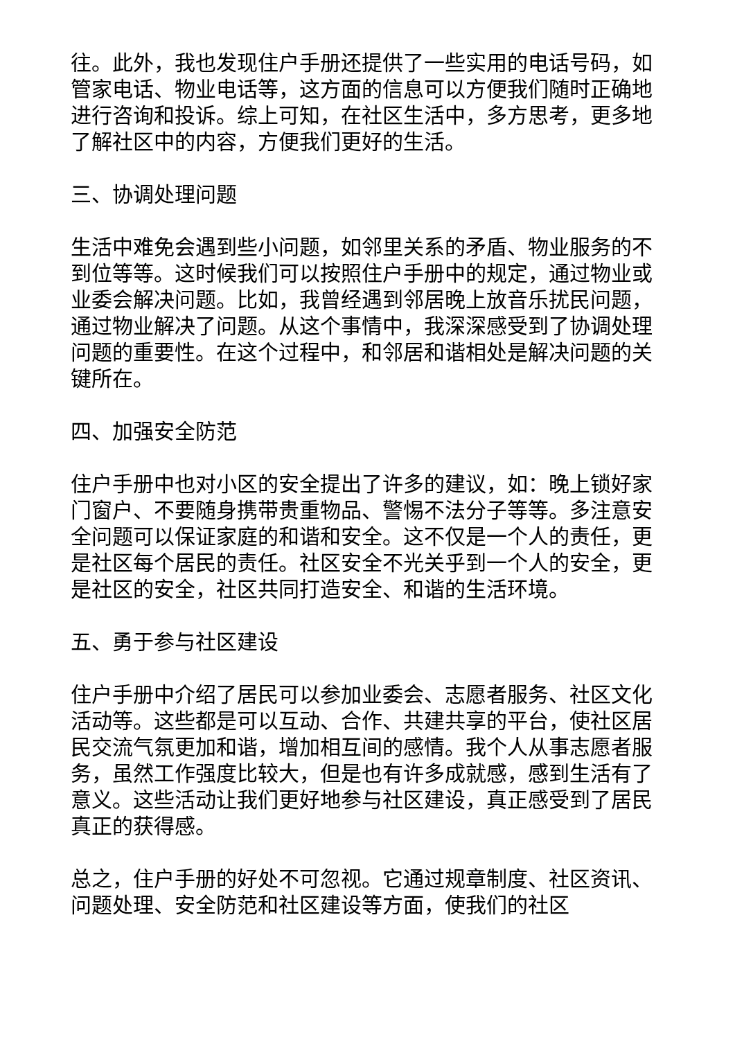往。此外，我也发现住户手册还提供了一些实用的电话号码，如管家电话、物业电话等，这方面的信息可以方便我们随时正确地进行咨询和投诉。综上可知，在社区生活中，多方思考，更多地了解社区中的内容，方便我们更好的生活。
三、协调处理问题
生活中难免会遇到些小问题，如邻里关系的矛盾、物业服务的不到位等等。这时候我们可以按照住户手册中的规定，通过物业或业委会解决问题。比如，我曾经遇到邻居晚上放音乐扰民问题，通过物业解决了问题。从这个事情中，我深深感受到了协调处理问题的重要性。在这个过程中，和邻居和谐相处是解决问题的关键所在。
四、加强安全防范
住户手册中也对小区的安全提出了许多的建议，如：晚上锁好家门窗户、不要随身携带贵重物品、警惕不法分子等等。多注意安全问题可以保证家庭的和谐和安全。这不仅是一个人的责任，更是社区每个居民的责任。社区安全不光关乎到一个人的安全，更是社区的安全，社区共同打造安全、和谐的生活环境。
五、勇于参与社区建设
住户手册中介绍了居民可以参加业委会、志愿者服务、社区文化活动等。这些都是可以互动、合作、共建共享的平台，使社区居民交流气氛更加和谐，增加相互间的感情。我个人从事志愿者服务，虽然工作强度比较大，但是也有许多成就感，感到生活有了意义。这些活动让我们更好地参与社区建设，真正感受到了居民真正的获得感。
总之，住户手册的好处不可忽视。它通过规章制度、社区资讯、问题处理、安全防范和社区建设等方面，使我们的社区